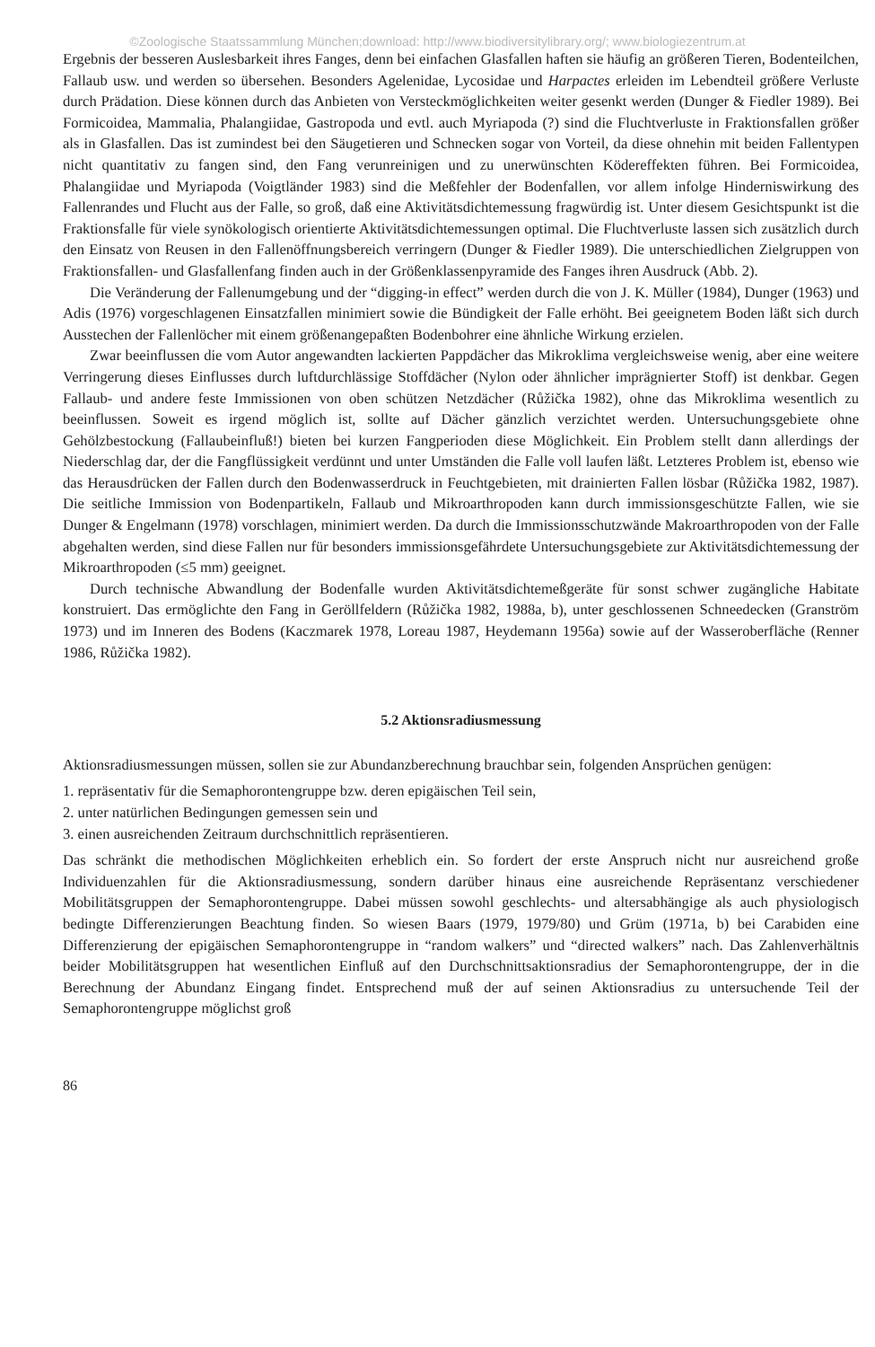©Zoologische Staatssammlung München;download: http://www.biodiversitylibrary.org/; www.biologiezentrum.at
Ergebnis der besseren Auslesbarkeit ihres Fanges, denn bei einfachen Glasfallen haften sie häufig an größeren Tieren, Bodenteilchen, Fallaub usw. und werden so übersehen. Besonders Agelenidae, Lycosidae und Harpactes erleiden im Lebendteil größere Verluste durch Prädation. Diese können durch das Anbieten von Versteckmöglichkeiten weiter gesenkt werden (Dunger & Fiedler 1989). Bei Formicoidea, Mammalia, Phalangiidae, Gastropoda und evtl. auch Myriapoda (?) sind die Fluchtverluste in Fraktionsfallen größer als in Glasfallen. Das ist zumindest bei den Säugetieren und Schnecken sogar von Vorteil, da diese ohnehin mit beiden Fallentypen nicht quantitativ zu fangen sind, den Fang verunreinigen und zu unerwünschten Ködereffekten führen. Bei Formicoidea, Phalangiidae und Myriapoda (Voigtländer 1983) sind die Meßfehler der Bodenfallen, vor allem infolge Hinderniswirkung des Fallenrandes und Flucht aus der Falle, so groß, daß eine Aktivitätsdichtemessung fragwürdig ist. Unter diesem Gesichtspunkt ist die Fraktionsfalle für viele synökologisch orientierte Aktivitätsdichtemessungen optimal. Die Fluchtverluste lassen sich zusätzlich durch den Einsatz von Reusen in den Fallenöffnungsbereich verringern (Dunger & Fiedler 1989). Die unterschiedlichen Zielgruppen von Fraktionsfallen- und Glasfallenfang finden auch in der Größenklassenpyramide des Fanges ihren Ausdruck (Abb. 2).
Die Veränderung der Fallenumgebung und der “digging-in effect” werden durch die von J. K. Müller (1984), Dunger (1963) und Adis (1976) vorgeschlagenen Einsatzfallen minimiert sowie die Bündigkeit der Falle erhöht. Bei geeignetem Boden läßt sich durch Ausstechen der Fallenlöcher mit einem größenangepaßten Bodenbohrer eine ähnliche Wirkung erzielen.
Zwar beeinflussen die vom Autor angewandten lackierten Pappdächer das Mikroklima vergleichsweise wenig, aber eine weitere Verringerung dieses Einflusses durch luftdurchlässige Stoffdächer (Nylon oder ähnlicher imprägnierter Stoff) ist denkbar. Gegen Fallaub- und andere feste Immissionen von oben schützen Netzdächer (Růžička 1982), ohne das Mikroklima wesentlich zu beeinflussen. Soweit es irgend möglich ist, sollte auf Dächer gänzlich verzichtet werden. Untersuchungsgebiete ohne Gehölzbestockung (Fallaubeinfluß!) bieten bei kurzen Fangperioden diese Möglichkeit. Ein Problem stellt dann allerdings der Niederschlag dar, der die Fangflüssigkeit verdünnt und unter Umständen die Falle voll laufen läßt. Letzteres Problem ist, ebenso wie das Herausdrücken der Fallen durch den Bodenwasserdruck in Feuchtgebieten, mit drainierten Fallen lösbar (Růžička 1982, 1987). Die seitliche Immission von Bodenpartikeln, Fallaub und Mikroarthropoden kann durch immissionsgeschützte Fallen, wie sie Dunger & Engelmann (1978) vorschlagen, minimiert werden. Da durch die Immissionsschutzwände Makroarthropoden von der Falle abgehalten werden, sind diese Fallen nur für besonders immissionsgefährdete Untersuchungsgebiete zur Aktivitätsdichtemessung der Mikroarthropoden (≤5 mm) geeignet.
Durch technische Abwandlung der Bodenfalle wurden Aktivitätsdichtemeßgeräte für sonst schwer zugängliche Habitate konstruiert. Das ermöglichte den Fang in Geröllfeldern (Růžička 1982, 1988a, b), unter geschlossenen Schneedecken (Granström 1973) und im Inneren des Bodens (Kaczmarek 1978, Loreau 1987, Heydemann 1956a) sowie auf der Wasseroberfläche (Renner 1986, Růžička 1982).
5.2 Aktionsradiusmessung
Aktionsradiusmessungen müssen, sollen sie zur Abundanzberechnung brauchbar sein, folgenden Ansprüchen genügen:
1. repräsentativ für die Semaphorontengruppe bzw. deren epigäischen Teil sein,
2. unter natürlichen Bedingungen gemessen sein und
3. einen ausreichenden Zeitraum durchschnittlich repräsentieren.
Das schränkt die methodischen Möglichkeiten erheblich ein. So fordert der erste Anspruch nicht nur ausreichend große Individuenzahlen für die Aktionsradiusmessung, sondern darüber hinaus eine ausreichende Repräsentanz verschiedener Mobilitätsgruppen der Semaphorontengruppe. Dabei müssen sowohl geschlechts- und altersabhängige als auch physiologisch bedingte Differenzierungen Beachtung finden. So wiesen Baars (1979, 1979/80) und Grüm (1971a, b) bei Carabiden eine Differenzierung der epigäischen Semaphorontengruppe in “random walkers” und “directed walkers” nach. Das Zahlenverhältnis beider Mobilitätsgruppen hat wesentlichen Einfluß auf den Durchschnittsaktionsradius der Semaphorontengruppe, der in die Berechnung der Abundanz Eingang findet. Entsprechend muß der auf seinen Aktionsradius zu untersuchende Teil der Semaphorontengruppe möglichst groß
86